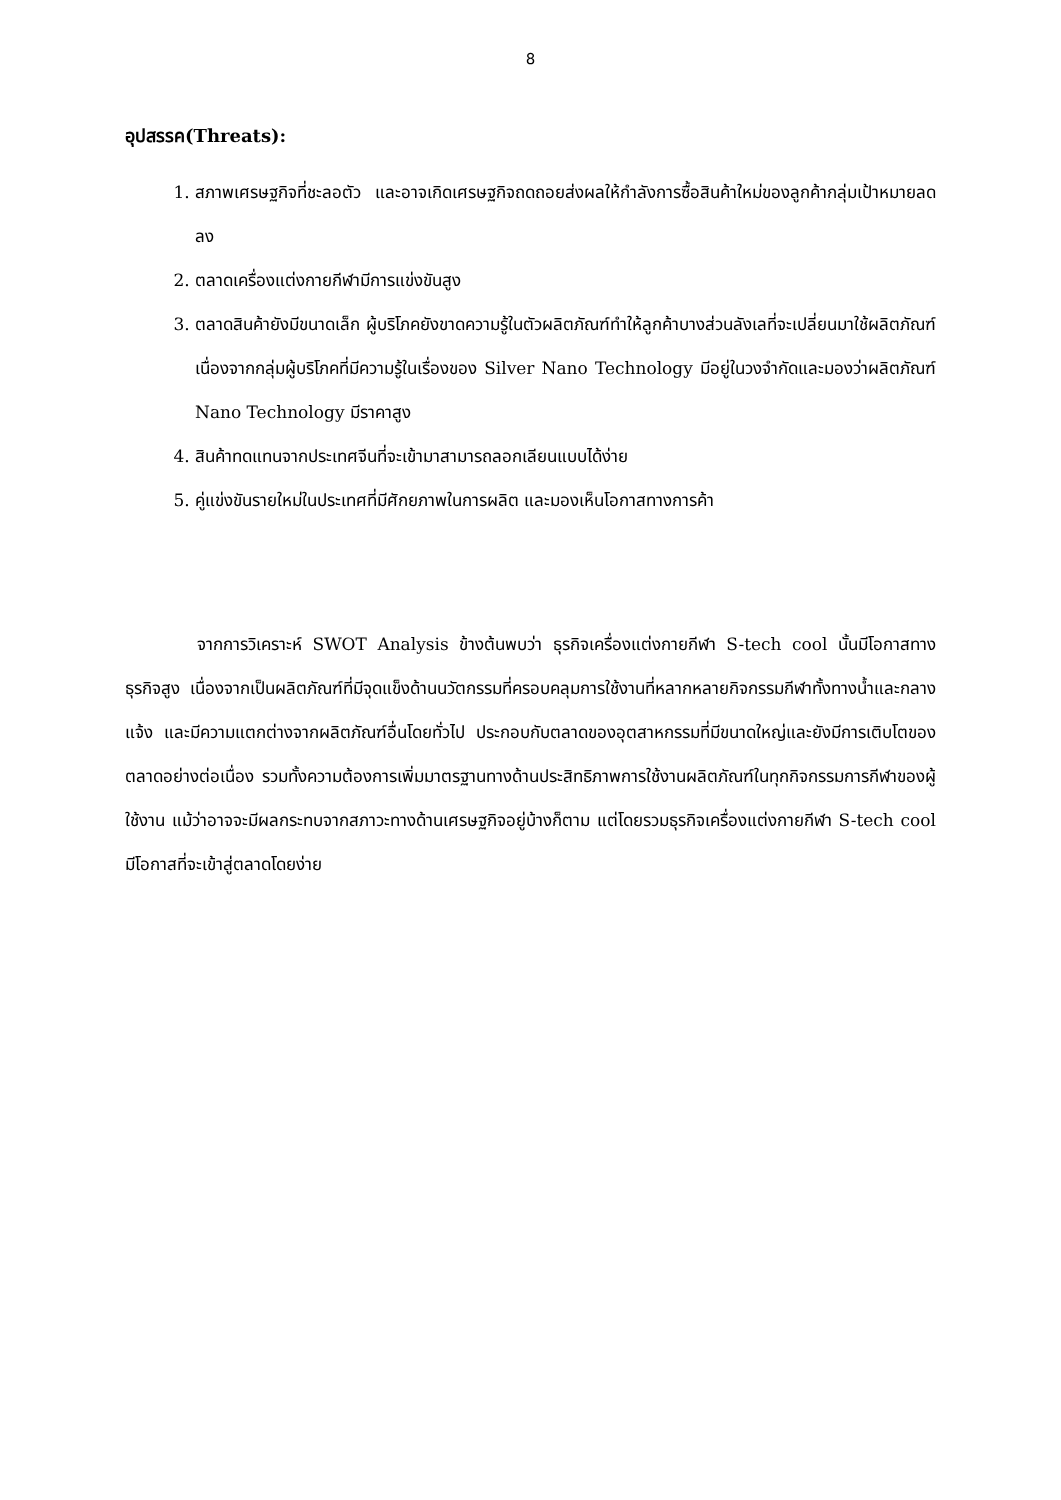8
อุปสรรค(Threats):
1. สภาพเศรษฐกิจที่ชะลอตัว และอาจเกิดเศรษฐกิจถดถอยส่งผลให้กำลังการซื้อสินค้าใหม่ของลูกค้ากลุ่มเป้าหมายลดลง
2. ตลาดเครื่องแต่งกายกีฬามีการแข่งขันสูง
3. ตลาดสินค้ายังมีขนาดเล็ก ผู้บริโภคยังขาดความรู้ในตัวผลิตภัณฑ์ทำให้ลูกค้าบางส่วนลังเลที่จะเปลี่ยนมาใช้ผลิตภัณฑ์ เนื่องจากกลุ่มผู้บริโภคที่มีความรู้ในเรื่องของ Silver Nano Technology มีอยู่ในวงจำกัดและมองว่าผลิตภัณฑ์ Nano Technology มีราคาสูง
4. สินค้าทดแทนจากประเทศจีนที่จะเข้ามาสามารถลอกเลียนแบบได้ง่าย
5. คู่แข่งขันรายใหม่ในประเทศที่มีศักยภาพในการผลิต และมองเห็นโอกาสทางการค้า
จากการวิเคราะห์ SWOT Analysis ข้างต้นพบว่า ธุรกิจเครื่องแต่งกายกีฬา S-tech cool นั้นมีโอกาสทางธุรกิจสูง เนื่องจากเป็นผลิตภัณฑ์ที่มีจุดแข็งด้านนวัตกรรมที่ครอบคลุมการใช้งานที่หลากหลายกิจกรรมกีฬาทั้งทางน้ำและกลางแจ้ง และมีความแตกต่างจากผลิตภัณฑ์อื่นโดยทั่วไป ประกอบกับตลาดของอุตสาหกรรมที่มีขนาดใหญ่และยังมีการเติบโตของตลาดอย่างต่อเนื่อง รวมทั้งความต้องการเพิ่มมาตรฐานทางด้านประสิทธิภาพการใช้งานผลิตภัณฑ์ในทุกกิจกรรมการกีฬาของผู้ใช้งาน แม้ว่าอาจจะมีผลกระทบจากสภาวะทางด้านเศรษฐกิจอยู่บ้างก็ตาม แต่โดยรวมธุรกิจเครื่องแต่งกายกีฬา S-tech cool มีโอกาสที่จะเข้าสู่ตลาดโดยง่าย